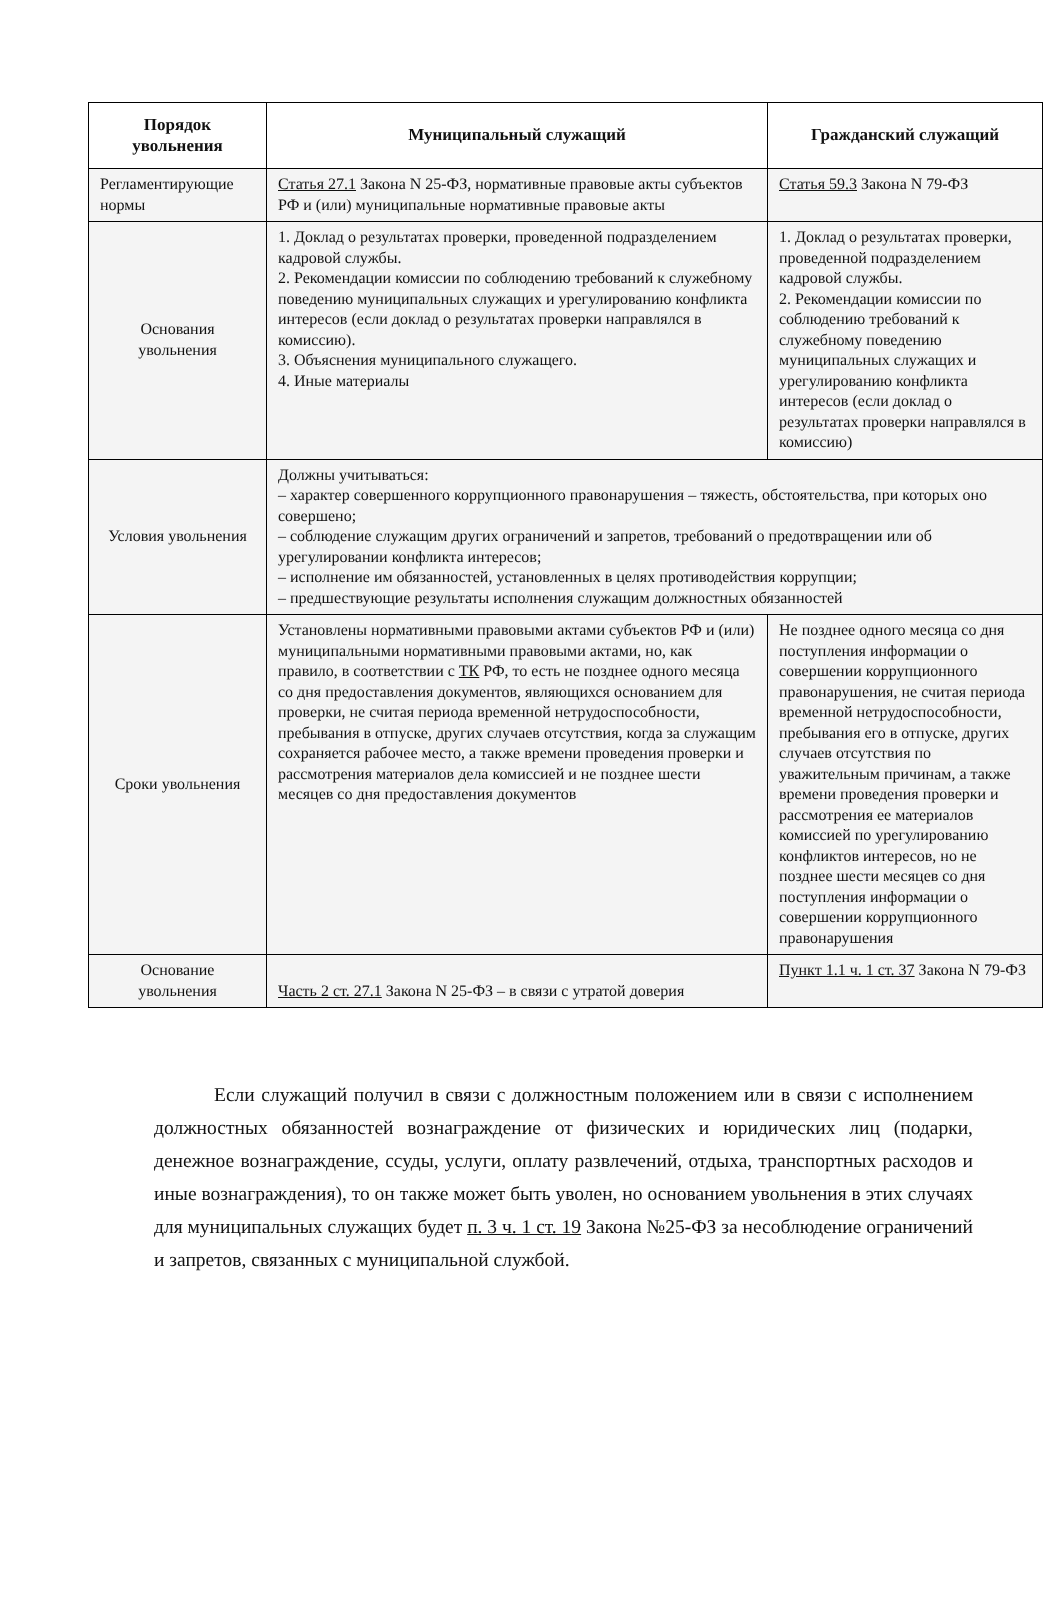| Порядок увольнения | Муниципальный служащий | Гражданский служащий |
| --- | --- | --- |
| Регламентирующие нормы | Статья 27.1 Закона N 25-ФЗ, нормативные правовые акты субъектов РФ и (или) муниципальные нормативные правовые акты | Статья 59.3 Закона N 79-ФЗ |
| Основания увольнения | 1. Доклад о результатах проверки, проведенной подразделением кадровой службы. 2. Рекомендации комиссии по соблюдению требований к служебному поведению муниципальных служащих и урегулированию конфликта интересов (если доклад о результатах проверки направлялся в комиссию). 3. Объяснения муниципального служащего. 4. Иные материалы | 1. Доклад о результатах проверки, проведенной подразделением кадровой службы. 2. Рекомендации комиссии по соблюдению требований к служебному поведению муниципальных служащих и урегулированию конфликта интересов (если доклад о результатах проверки направлялся в комиссию) |
| Условия увольнения | Должны учитываться: – характер совершенного коррупционного правонарушения – тяжесть, обстоятельства, при которых оно совершено; – соблюдение служащим других ограничений и запретов, требований о предотвращении или об урегулировании конфликта интересов; – исполнение им обязанностей, установленных в целях противодействия коррупции; – предшествующие результаты исполнения служащим должностных обязанностей | |
| Сроки увольнения | Установлены нормативными правовыми актами субъектов РФ и (или) муниципальными нормативными правовыми актами, но, как правило, в соответствии с ТК РФ, то есть не позднее одного месяца со дня предоставления документов, являющихся основанием для проверки, не считая периода временной нетрудоспособности, пребывания в отпуске, других случаев отсутствия, когда за служащим сохраняется рабочее место, а также времени проведения проверки и рассмотрения материалов дела комиссией и не позднее шести месяцев со дня предоставления документов | Не позднее одного месяца со дня поступления информации о совершении коррупционного правонарушения, не считая периода временной нетрудоспособности, пребывания его в отпуске, других случаев отсутствия по уважительным причинам, а также времени проведения проверки и рассмотрения ее материалов комиссией по урегулированию конфликтов интересов, но не позднее шести месяцев со дня поступления информации о совершении коррупционного правонарушения |
| Основание увольнения | Часть 2 ст. 27.1 Закона N 25-ФЗ – в связи с утратой доверия | Пункт 1.1 ч. 1 ст. 37 Закона N 79-ФЗ |
Если служащий получил в связи с должностным положением или в связи с исполнением должностных обязанностей вознаграждение от физических и юридических лиц (подарки, денежное вознаграждение, ссуды, услуги, оплату развлечений, отдыха, транспортных расходов и иные вознаграждения), то он также может быть уволен, но основанием увольнения в этих случаях для муниципальных служащих будет п. 3 ч. 1 ст. 19 Закона №25-ФЗ за несоблюдение ограничений и запретов, связанных с муниципальной службой.